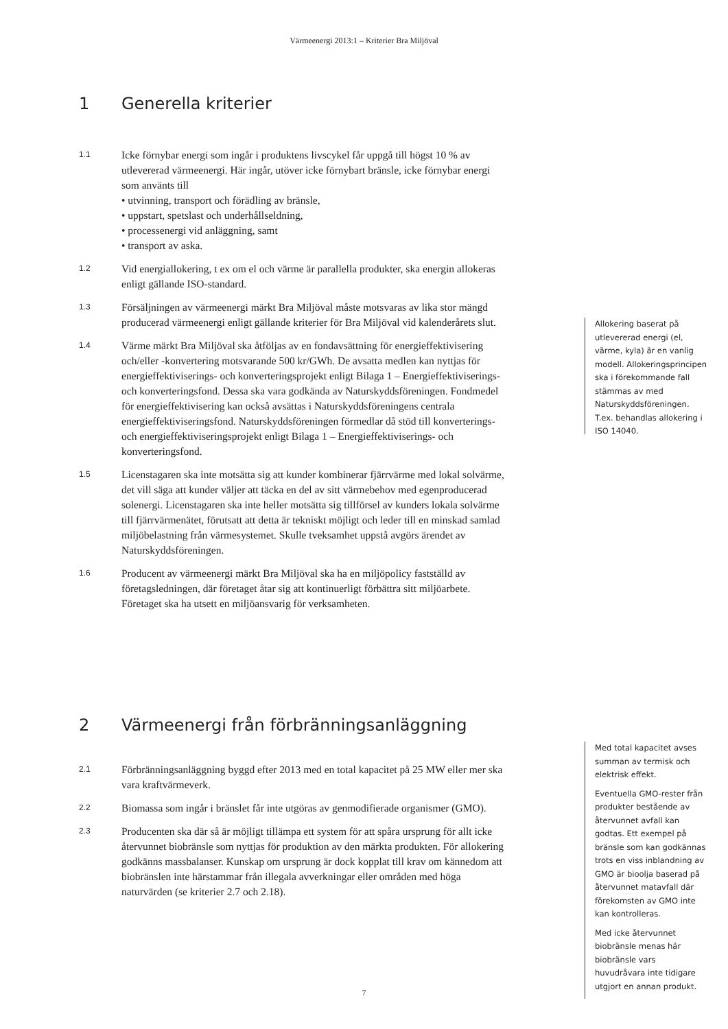Värmeenergi 2013:1 – Kriterier Bra Miljöval
1 Generella kriterier
1.1
Icke förnybar energi som ingår i produktens livscykel får uppgå till högst 10 % av utlevererad värmeenergi. Här ingår, utöver icke förnybart bränsle, icke förnybar energi som använts till
• utvinning, transport och förädling av bränsle,
• uppstart, spetslast och underhållseldning,
• processenergi vid anläggning, samt
• transport av aska.
1.2
Vid energiallokering, t ex om el och värme är parallella produkter, ska energin allokeras enligt gällande ISO-standard.
1.3
Försäljningen av värmeenergi märkt Bra Miljöval måste motsvaras av lika stor mängd producerad värmeenergi enligt gällande kriterier för Bra Miljöval vid kalenderårets slut.
1.4
Värme märkt Bra Miljöval ska åtföljas av en fondavsättning för energieffektivisering och/eller -konvertering motsvarande 500 kr/GWh. De avsatta medlen kan nyttjas för energieffektiviserings- och konverteringsprojekt enligt Bilaga 1 – Energieffektiviserings- och konverteringsfond. Dessa ska vara godkända av Naturskyddsföreningen. Fondmedel för energieffektivisering kan också avsättas i Naturskyddsföreningens centrala energieffektiviseringsfond. Naturskyddsföreningen förmedlar då stöd till konverterings- och energieffektiviseringsprojekt enligt Bilaga 1 – Energieffektiviserings- och konverteringsfond.
1.5
Licenstagaren ska inte motsätta sig att kunder kombinerar fjärrvärme med lokal solvärme, det vill säga att kunder väljer att täcka en del av sitt värmebehov med egenproducerad solenergi. Licenstagaren ska inte heller motsätta sig tillförsel av kunders lokala solvärme till fjärrvärmenätet, förutsatt att detta är tekniskt möjligt och leder till en minskad samlad miljöbelastning från värmesystemet. Skulle tveksamhet uppstå avgörs ärendet av Naturskyddsföreningen.
1.6
Producent av värmeenergi märkt Bra Miljöval ska ha en miljöpolicy fastställd av företagsledningen, där företaget åtar sig att kontinuerligt förbättra sitt miljöarbete. Företaget ska ha utsett en miljöansvarig för verksamheten.
Allokering baserat på utlevererad energi (el, värme, kyla) är en vanlig modell. Allokeringsprincipen ska i förekommande fall stämmas av med Naturskyddsföreningen. T.ex. behandlas allokering i ISO 14040.
2 Värmeenergi från förbränningsanläggning
2.1
Förbränningsanläggning byggd efter 2013 med en total kapacitet på 25 MW eller mer ska vara kraftvärmeverk.
2.2
Biomassa som ingår i bränslet får inte utgöras av genmodifierade organismer (GMO).
2.3
Producenten ska där så är möjligt tillämpa ett system för att spåra ursprung för allt icke återvunnet biobränsle som nyttjas för produktion av den märkta produkten. För allokering godkänns massbalanser. Kunskap om ursprung är dock kopplat till krav om kännedom att biobränslen inte härstammar från illegala avverkningar eller områden med höga naturvärden (se kriterier 2.7 och 2.18).
Med total kapacitet avses summan av termisk och elektrisk effekt.
Eventuella GMO-rester från produkter bestående av återvunnet avfall kan godtas. Ett exempel på bränsle som kan godkännas trots en viss inblandning av GMO är bioolja baserad på återvunnet matavfall där förekomsten av GMO inte kan kontrolleras.
Med icke återvunnet biobränsle menas här biobränsle vars huvudråvara inte tidigare utgjort en annan produkt.
7